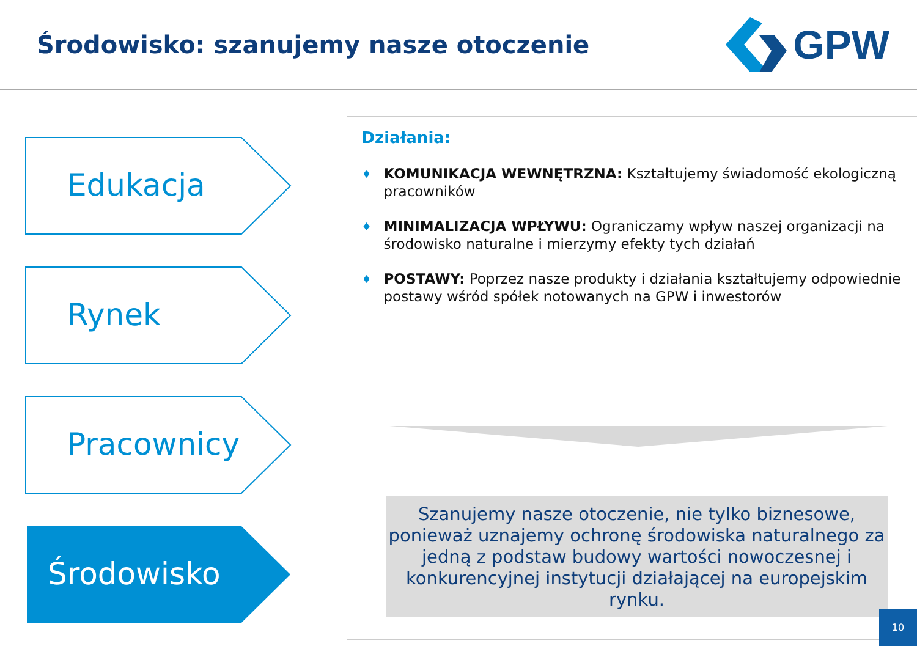Środowisko: szanujemy nasze otoczenie
GPW
Edukacja
Rynek
Pracownicy
Środowisko
Działania:
♦
KOMUNIKACJA WEWNĘTRZNA: Kształtujemy świadomość ekologiczną pracowników
♦
MINIMALIZACJA WPŁYWU: Ograniczamy wpływ naszej organizacji na środowisko naturalne i mierzymy efekty tych działań
♦
POSTAWY: Poprzez nasze produkty i działania kształtujemy odpowiednie postawy wśród spółek notowanych na GPW i inwestorów
Szanujemy nasze otoczenie, nie tylko biznesowe, ponieważ uznajemy ochronę środowiska naturalnego za jedną z podstaw budowy wartości nowoczesnej i konkurencyjnej instytucji działającej na europejskim rynku.
10